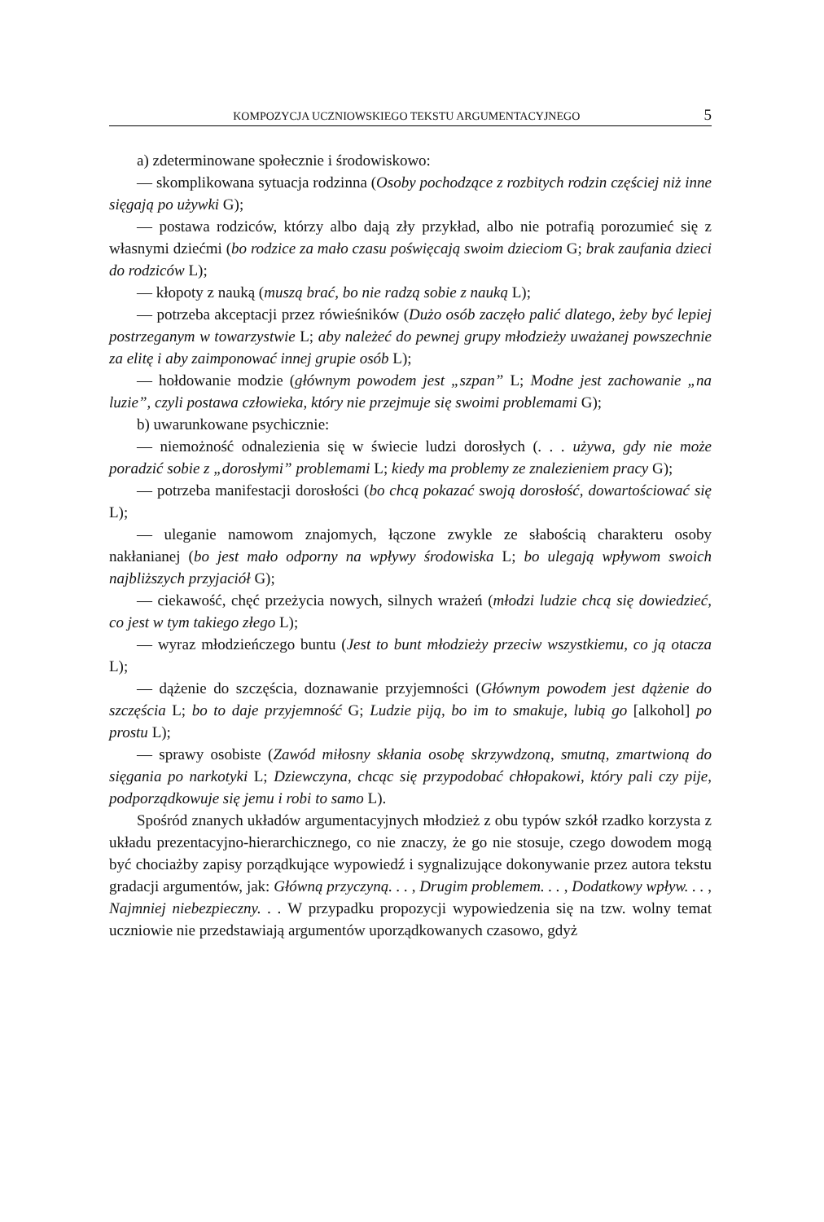KOMPOZYCJA UCZNIOWSKIEGO TEKSTU ARGUMENTACYJNEGO 5
a) zdeterminowane społecznie i środowiskowo:
— skomplikowana sytuacja rodzinna (Osoby pochodzące z rozbitych rodzin częściej niż inne sięgają po używki G);
— postawa rodziców, którzy albo dają zły przykład, albo nie potrafią porozumieć się z własnymi dziećmi (bo rodzice za mało czasu poświęcają swoim dzieciom G; brak zaufania dzieci do rodziców L);
— kłopoty z nauką (muszą brać, bo nie radzą sobie z nauką L);
— potrzeba akceptacji przez rówieśników (Dużo osób zaczęło palić dlatego, żeby być lepiej postrzeganym w towarzystwie L; aby należeć do pewnej grupy młodzieży uważanej powszechnie za elitę i aby zaimponować innej grupie osób L);
— hołdowanie modzie (głównym powodem jest „szpan” L; Modne jest zachowanie „na luzie”, czyli postawa człowieka, który nie przejmuje się swoimi problemami G);
b) uwarunkowane psychicznie:
— niemożność odnalezienia się w świecie ludzi dorosłych (. . . używa, gdy nie może poradzić sobie z „dorosłymi” problemami L; kiedy ma problemy ze znalezieniem pracy G);
— potrzeba manifestacji dorosłości (bo chcą pokazać swoją dorosłość, dowartościować się L);
— uleganie namowom znajomych, łączone zwykle ze słabością charakteru osoby nakłanianej (bo jest mało odporny na wpływy środowiska L; bo ulegają wpływom swoich najbliższych przyjaciół G);
— ciekawość, chęć przeżycia nowych, silnych wrażeń (młodzi ludzie chcą się dowiedzieć, co jest w tym takiego złego L);
— wyraz młodzieńczego buntu (Jest to bunt młodzieży przeciw wszystkiemu, co ją otacza L);
— dążenie do szczęścia, doznawanie przyjemności (Głównym powodem jest dążenie do szczęścia L; bo to daje przyjemność G; Ludzie piją, bo im to smakuje, lubią go [alkohol] po prostu L);
— sprawy osobiste (Zawód miłosny skłania osobę skrzywdzoną, smutną, zmartwioną do sięgania po narkotyki L; Dziewczyna, chcąc się przypodobać chłopakowi, który pali czy pije, podporządkowuje się jemu i robi to samo L).
Spośród znanych układów argumentacyjnych młodzież z obu typów szkół rzadko korzysta z układu prezentacyjno-hierarchicznego, co nie znaczy, że go nie stosuje, czego dowodem mogą być chociażby zapisy porządkujące wypowiedź i sygnalizujące dokonywanie przez autora tekstu gradacji argumentów, jak: Główną przyczyną. . . , Drugim problemem. . . , Dodatkowy wpływ. . . , Najmniej niebezpieczny. . . W przypadku propozycji wypowiedzenia się na tzw. wolny temat uczniowie nie przedstawiają argumentów uporządkowanych czasowo, gdyż